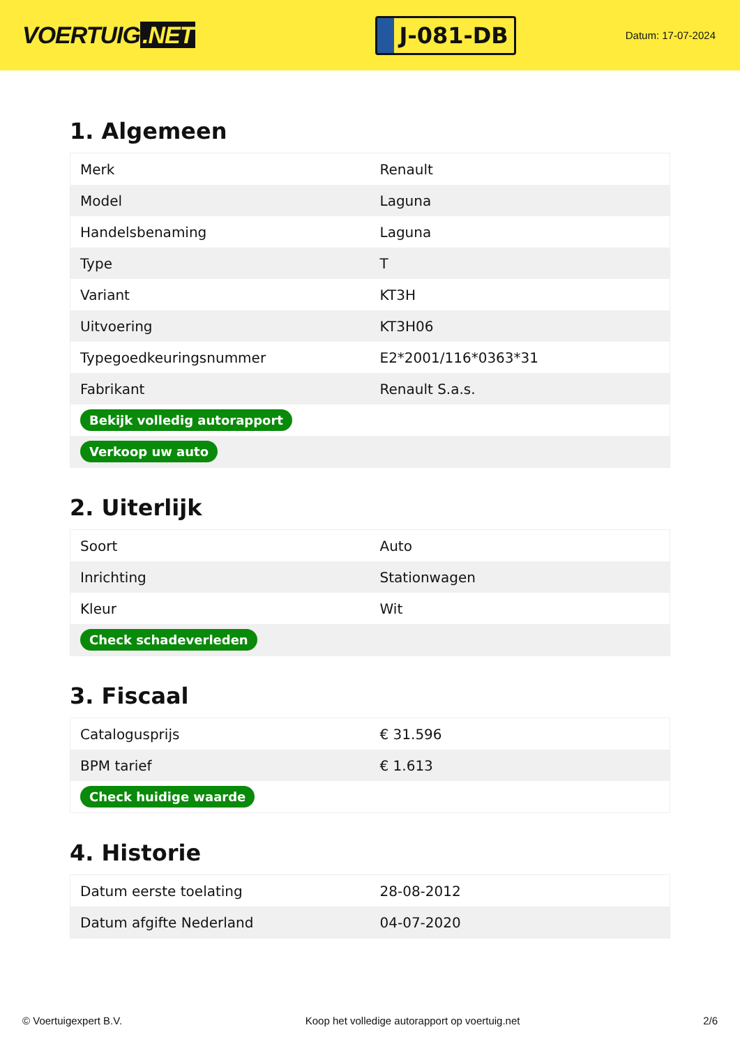VOERTUIG.NET
J-081-DB
Datum: 17-07-2024
1. Algemeen
| Merk | Renault |
| Model | Laguna |
| Handelsbenaming | Laguna |
| Type | T |
| Variant | KT3H |
| Uitvoering | KT3H06 |
| Typegoedkeuringsnummer | E2*2001/116*0363*31 |
| Fabrikant | Renault S.a.s. |
| Bekijk volledig autorapport | |
| Verkoop uw auto | |
2. Uiterlijk
| Soort | Auto |
| Inrichting | Stationwagen |
| Kleur | Wit |
| Check schadeverleden | |
3. Fiscaal
| Catalogusprijs | € 31.596 |
| BPM tarief | € 1.613 |
| Check huidige waarde | |
4. Historie
| Datum eerste toelating | 28-08-2012 |
| Datum afgifte Nederland | 04-07-2020 |
© Voertuigexpert B.V. Koop het volledige autorapport op voertuig.net 2/6